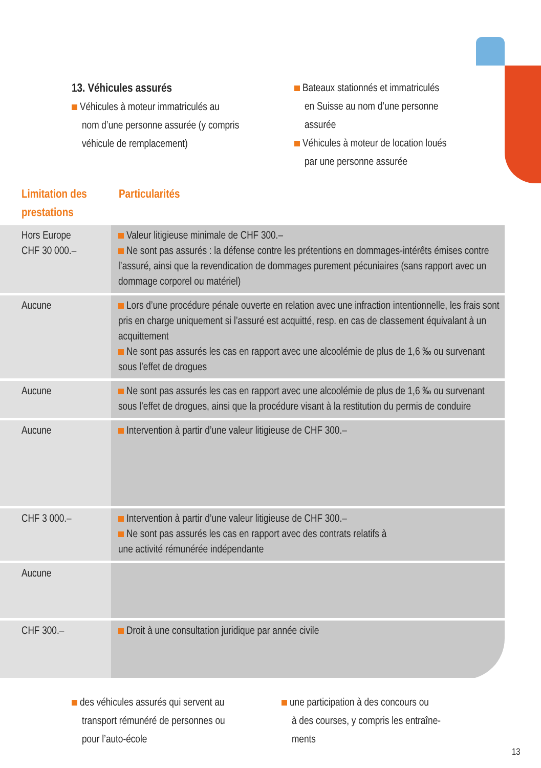13. Véhicules assurés
Véhicules à moteur immatriculés au
nom d’une personne assurée (y compris
véhicule de remplacement)
Bateaux stationnés et immatriculés
en Suisse au nom d’une personne
assurée
Véhicules à moteur de location loués
par une personne assurée
Limitation des
prestations
Particularités
| Hors Europe CHF 30 000.– | Valeur litigieuse minimale de CHF 300.– Ne sont pas assurés : la défense contre les prétentions en dommages-intérêts émises contre l’assuré, ainsi que la revendication de dommages purement pécuniaires (sans rapport avec un dommage corporel ou matériel) |
| Aucune | Lors d’une procédure pénale ouverte en relation avec une infraction intentionnelle, les frais sont pris en charge uniquement si l’assuré est acquitté, resp. en cas de classement équivalant à un acquittement Ne sont pas assurés les cas en rapport avec une alcoolémie de plus de 1,6 ‰ ou survenant sous l’effet de drogues |
| Aucune | Ne sont pas assurés les cas en rapport avec une alcoolémie de plus de 1,6 ‰ ou survenant sous l’effet de drogues, ainsi que la procédure visant à la restitution du permis de conduire |
| Aucune | Intervention à partir d’une valeur litigieuse de CHF 300.– |
| CHF 3 000.– | Intervention à partir d’une valeur litigieuse de CHF 300.– Ne sont pas assurés les cas en rapport avec des contrats relatifs à une activité rémunérée indépendante |
| Aucune | |
| CHF 300.– | Droit à une consultation juridique par année civile |
des véhicules assurés qui servent au
transport rémunéré de personnes ou
pour l’auto-école
une participation à des concours ou
à des courses, y compris les entraîne-
ments
13